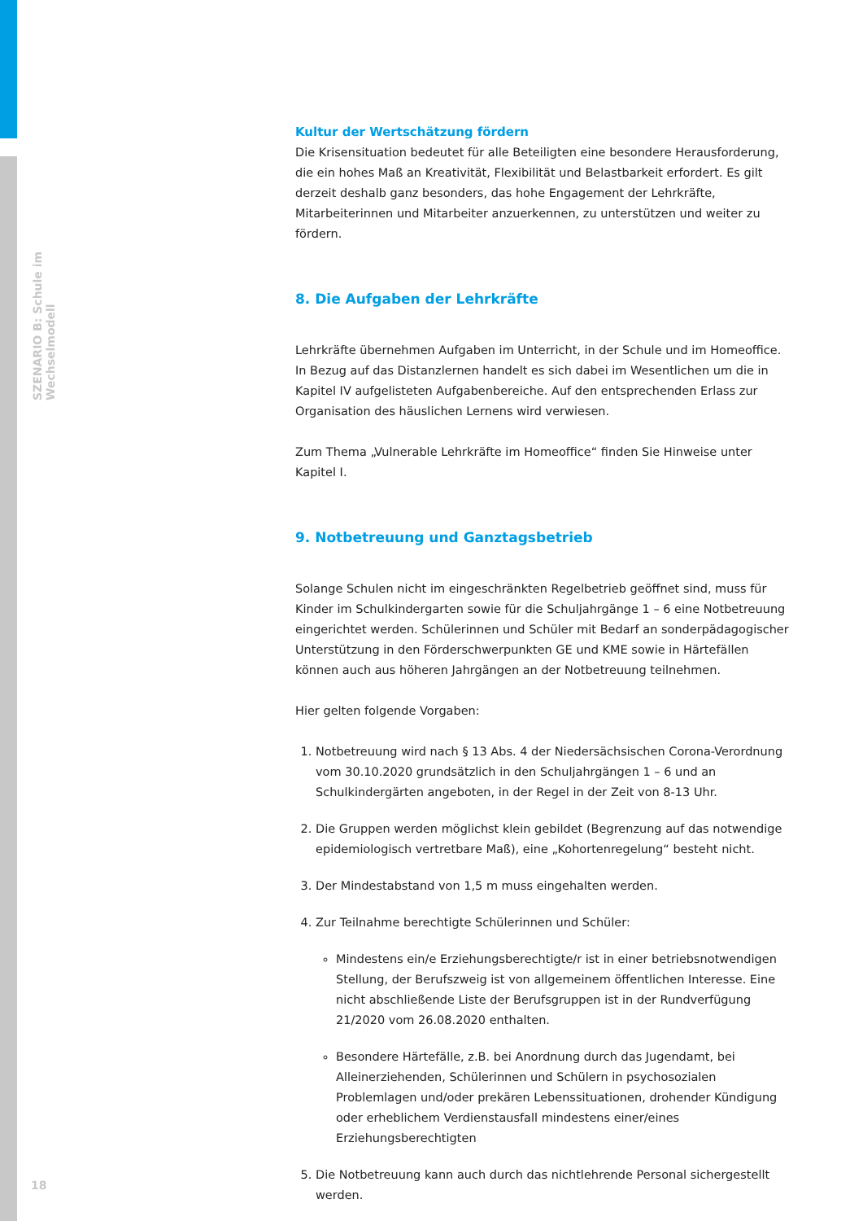SZENARIO B: Schule im Wechselmodell
Kultur der Wertschätzung fördern
Die Krisensituation bedeutet für alle Beteiligten eine besondere Herausforderung, die ein hohes Maß an Kreativität, Flexibilität und Belastbarkeit erfordert. Es gilt derzeit deshalb ganz besonders, das hohe Engagement der Lehrkräfte, Mitarbeiterinnen und Mitarbeiter anzuerkennen, zu unterstützen und weiter zu fördern.
8. Die Aufgaben der Lehrkräfte
Lehrkräfte übernehmen Aufgaben im Unterricht, in der Schule und im Homeoffice. In Bezug auf das Distanzlernen handelt es sich dabei im Wesentlichen um die in Kapitel IV aufgelisteten Aufgabenbereiche. Auf den entsprechenden Erlass zur Organisation des häuslichen Lernens wird verwiesen.
Zum Thema „Vulnerable Lehrkräfte im Homeoffice“ finden Sie Hinweise unter Kapitel I.
9. Notbetreuung und Ganztagsbetrieb
Solange Schulen nicht im eingeschränkten Regelbetrieb geöffnet sind, muss für Kinder im Schulkindergarten sowie für die Schuljahrgänge 1 – 6 eine Notbetreuung eingerichtet werden. Schülerinnen und Schüler mit Bedarf an sonderpädagogischer Unterstützung in den Förderschwerpunkten GE und KME sowie in Härtefällen können auch aus höheren Jahrgängen an der Notbetreuung teilnehmen.
Hier gelten folgende Vorgaben:
1. Notbetreuung wird nach § 13 Abs. 4 der Niedersächsischen Corona-Verordnung vom 30.10.2020 grundsätzlich in den Schuljahrgängen 1 – 6 und an Schulkindergärten angeboten, in der Regel in der Zeit von 8-13 Uhr.
2. Die Gruppen werden möglichst klein gebildet (Begrenzung auf das notwendige epidemiologisch vertretbare Maß), eine „Kohortenregelung“ besteht nicht.
3. Der Mindestabstand von 1,5 m muss eingehalten werden.
4. Zur Teilnahme berechtigte Schülerinnen und Schüler:
Mindestens ein/e Erziehungsberechtigte/r ist in einer betriebsnotwendigen Stellung, der Berufszweig ist von allgemeinem öffentlichen Interesse. Eine nicht abschließende Liste der Berufsgruppen ist in der Rundverfügung 21/2020 vom 26.08.2020 enthalten.
Besondere Härtefälle, z.B. bei Anordnung durch das Jugendamt, bei Alleinerziehenden, Schülerinnen und Schülern in psychosozialen Problemlagen und/oder prekären Lebenssituationen, drohender Kündigung oder erheblichem Verdienstausfall mindestens einer/eines Erziehungsberechtigten
5. Die Notbetreuung kann auch durch das nichtlehrende Personal sichergestellt werden.
18